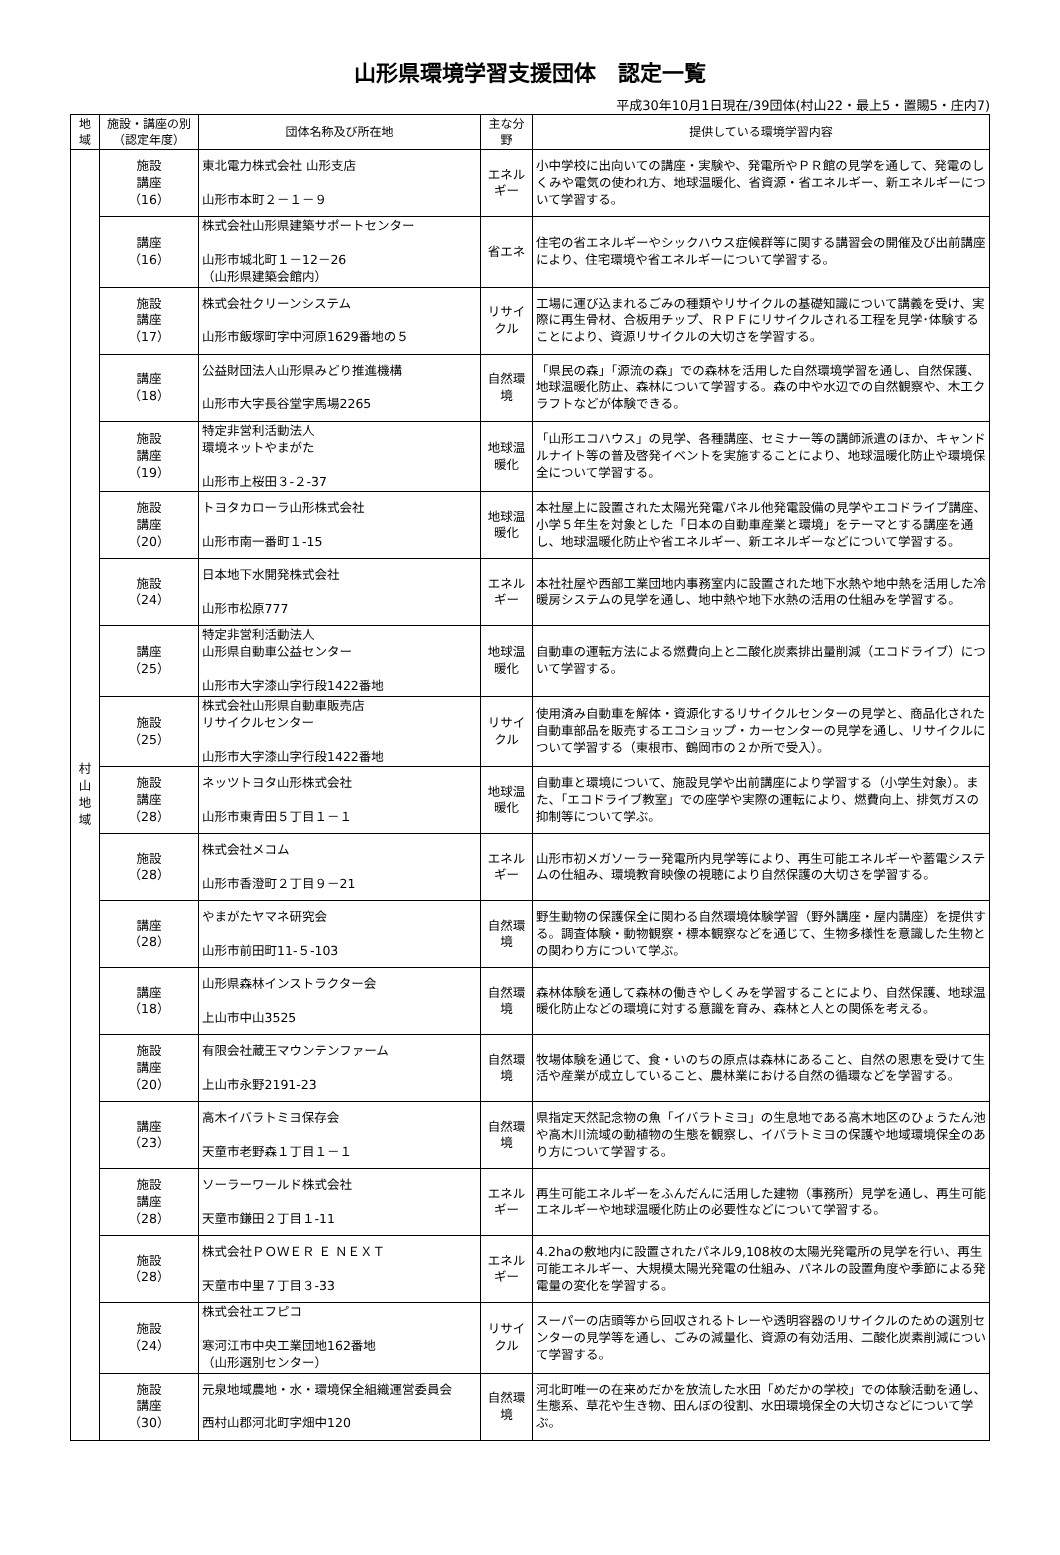山形県環境学習支援団体　認定一覧
平成30年10月1日現在/39団体(村山22・最上5・置賜5・庄内7)
| 地域 | 施設・講座の別（認定年度） | 団体名称及び所在地 | 主な分野 | 提供している環境学習内容 |
| --- | --- | --- | --- | --- |
| 村 山 地 域 | 施設 講座 （16） | 東北電力株式会社 山形支店 山形市本町２－１－９ | エネルギー | 小中学校に出向いての講座・実験や、発電所やＰＲ館の見学を通して、発電のしくみや電気の使われ方、地球温暖化、省資源・省エネルギー、新エネルギーについて学習する。 |
| | 講座 （16） | 株式会社山形県建築サポートセンター 山形市城北町１－12－26 （山形県建築会館内） | 省エネ | 住宅の省エネルギーやシックハウス症候群等に関する講習会の開催及び出前講座により、住宅環境や省エネルギーについて学習する。 |
| | 施設 講座 （17） | 株式会社クリーンシステム 山形市飯塚町字中河原1629番地の５ | リサイクル | 工場に運び込まれるごみの種類やリサイクルの基礎知識について講義を受け、実際に再生骨材、合板用チップ、ＲＰＦにリサイクルされる工程を見学･体験することにより、資源リサイクルの大切さを学習する。 |
| | 講座 （18） | 公益財団法人山形県みどり推進機構 山形市大字長谷堂字馬場2265 | 自然環境 | 「県民の森」「源流の森」での森林を活用した自然環境学習を通し、自然保護、地球温暖化防止、森林について学習する。森の中や水辺での自然観察や、木工クラフトなどが体験できる。 |
| | 施設 講座 （19） | 特定非営利活動法人 環境ネットやまがた 山形市上桜田３-２-37 | 地球温暖化 | 「山形エコハウス」の見学、各種講座、セミナー等の講師派遣のほか、キャンドルナイト等の普及啓発イベントを実施することにより、地球温暖化防止や環境保全について学習する。 |
| | 施設 講座 （20） | トヨタカローラ山形株式会社 山形市南一番町１-15 | 地球温暖化 | 本社屋上に設置された太陽光発電パネル他発電設備の見学やエコドライブ講座、小学５年生を対象とした「日本の自動車産業と環境」をテーマとする講座を通し、地球温暖化防止や省エネルギー、新エネルギーなどについて学習する。 |
| | 施設 （24） | 日本地下水開発株式会社 山形市松原777 | エネルギー | 本社社屋や西部工業団地内事務室内に設置された地下水熱や地中熱を活用した冷暖房システムの見学を通し、地中熱や地下水熱の活用の仕組みを学習する。 |
| | 講座 （25） | 特定非営利活動法人 山形県自動車公益センター 山形市大字漆山字行段1422番地 | 地球温暖化 | 自動車の運転方法による燃費向上と二酸化炭素排出量削減（エコドライブ）について学習する。 |
| | 施設 （25） | 株式会社山形県自動車販売店 リサイクルセンター 山形市大字漆山字行段1422番地 | リサイクル | 使用済み自動車を解体・資源化するリサイクルセンターの見学と、商品化された自動車部品を販売するエコショップ・カーセンターの見学を通し、リサイクルについて学習する（東根市、鶴岡市の２か所で受入）。 |
| | 施設 講座 （28） | ネッツトヨタ山形株式会社 山形市東青田５丁目１－１ | 地球温暖化 | 自動車と環境について、施設見学や出前講座により学習する（小学生対象）。また、「エコドライブ教室」での座学や実際の運転により、燃費向上、排気ガスの抑制等について学ぶ。 |
| | 施設 （28） | 株式会社メコム 山形市香澄町２丁目９－21 | エネルギー | 山形市初メガソーラー発電所内見学等により、再生可能エネルギーや蓄電システムの仕組み、環境教育映像の視聴により自然保護の大切さを学習する。 |
| | 講座 （28） | やまがたヤマネ研究会 山形市前田町11-５-103 | 自然環境 | 野生動物の保護保全に関わる自然環境体験学習（野外講座・屋内講座）を提供する。調査体験・動物観察・標本観察などを通じて、生物多様性を意識した生物との関わり方について学ぶ。 |
| | 講座 （18） | 山形県森林インストラクター会 上山市中山3525 | 自然環境 | 森林体験を通して森林の働きやしくみを学習することにより、自然保護、地球温暖化防止などの環境に対する意識を育み、森林と人との関係を考える。 |
| | 施設 講座 （20） | 有限会社蔵王マウンテンファーム 上山市永野2191-23 | 自然環境 | 牧場体験を通じて、食・いのちの原点は森林にあること、自然の恩恵を受けて生活や産業が成立していること、農林業における自然の循環などを学習する。 |
| | 講座 （23） | 高木イバラトミヨ保存会 天童市老野森１丁目１－１ | 自然環境 | 県指定天然記念物の魚「イバラトミヨ」の生息地である高木地区のひょうたん池や高木川流域の動植物の生態を観察し、イバラトミヨの保護や地域環境保全のあり方について学習する。 |
| | 施設 講座 （28） | ソーラーワールド株式会社 天童市鎌田２丁目１-11 | エネルギー | 再生可能エネルギーをふんだんに活用した建物（事務所）見学を通し、再生可能エネルギーや地球温暖化防止の必要性などについて学習する。 |
| | 施設 （28） | 株式会社ＰＯＷＥＲ Ｅ ＮＥＸＴ 天童市中里７丁目３-33 | エネルギー | 4.2haの敷地内に設置されたパネル9,108枚の太陽光発電所の見学を行い、再生可能エネルギー、大規模太陽光発電の仕組み、パネルの設置角度や季節による発電量の変化を学習する。 |
| | 施設 （24） | 株式会社エフピコ 寒河江市中央工業団地162番地 （山形選別センター） | リサイクル | スーパーの店頭等から回収されるトレーや透明容器のリサイクルのための選別センターの見学等を通し、ごみの減量化、資源の有効活用、二酸化炭素削減について学習する。 |
| | 施設 講座 （30） | 元泉地域農地・水・環境保全組織運営委員会 西村山郡河北町字畑中120 | 自然環境 | 河北町唯一の在来めだかを放流した水田「めだかの学校」での体験活動を通し、生態系、草花や生き物、田んぼの役割、水田環境保全の大切さなどについて学ぶ。 |